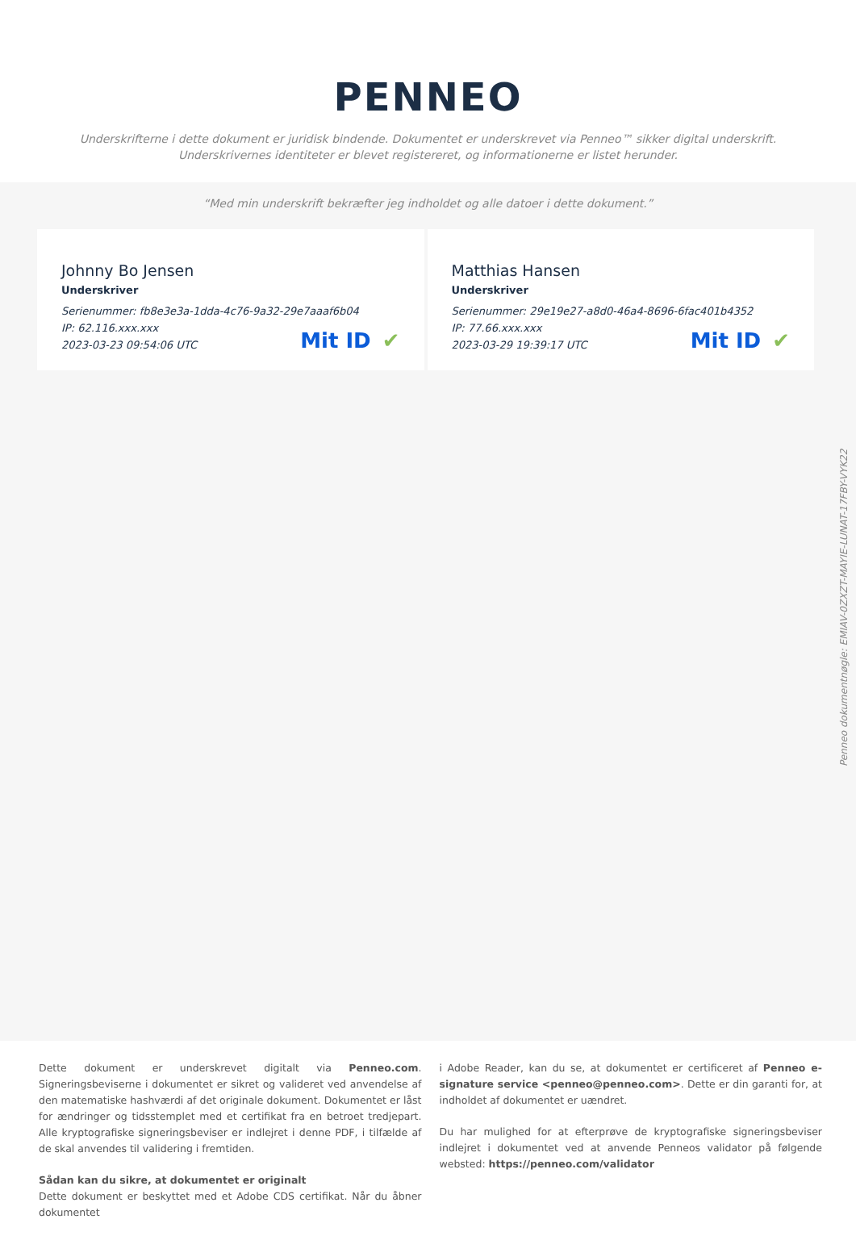PENNEO
Underskrifterne i dette dokument er juridisk bindende. Dokumentet er underskrevet via Penneo™ sikker digital underskrift.
Underskrivernes identiteter er blevet registereret, og informationerne er listet herunder.
“Med min underskrift bekræfter jeg indholdet og alle datoer i dette dokument.”
Johnny Bo Jensen
Underskriver
Serienummer: fb8e3e3a-1dda-4c76-9a32-29e7aaaf6b04
IP: 62.116.xxx.xxx
2023-03-23 09:54:06 UTC
Mit ID ✔
Matthias Hansen
Underskriver
Serienummer: 29e19e27-a8d0-46a4-8696-6fac401b4352
IP: 77.66.xxx.xxx
2023-03-29 19:39:17 UTC
Mit ID ✔
Penneo dokumentnøgle: EMIAV-0ZXZT-MAYIE-LUNAT-17FBY-VYK22
Dette dokument er underskrevet digitalt via Penneo.com. Signeringsbeviserne i dokumentet er sikret og valideret ved anvendelse af den matematiske hashværdi af det originale dokument. Dokumentet er låst for ændringer og tidsstemplet med et certifikat fra en betroet tredjepart. Alle kryptografiske signeringsbeviser er indlejret i denne PDF, i tilfælde af de skal anvendes til validering i fremtiden.
Sådan kan du sikre, at dokumentet er originalt
Dette dokument er beskyttet med et Adobe CDS certifikat. Når du åbner dokumentet
i Adobe Reader, kan du se, at dokumentet er certificeret af Penneo e-signature service <penneo@penneo.com>. Dette er din garanti for, at indholdet af dokumentet er uændret.
Du har mulighed for at efterprøve de kryptografiske signeringsbeviser indlejret i dokumentet ved at anvende Penneos validator på følgende websted: https://penneo.com/validator